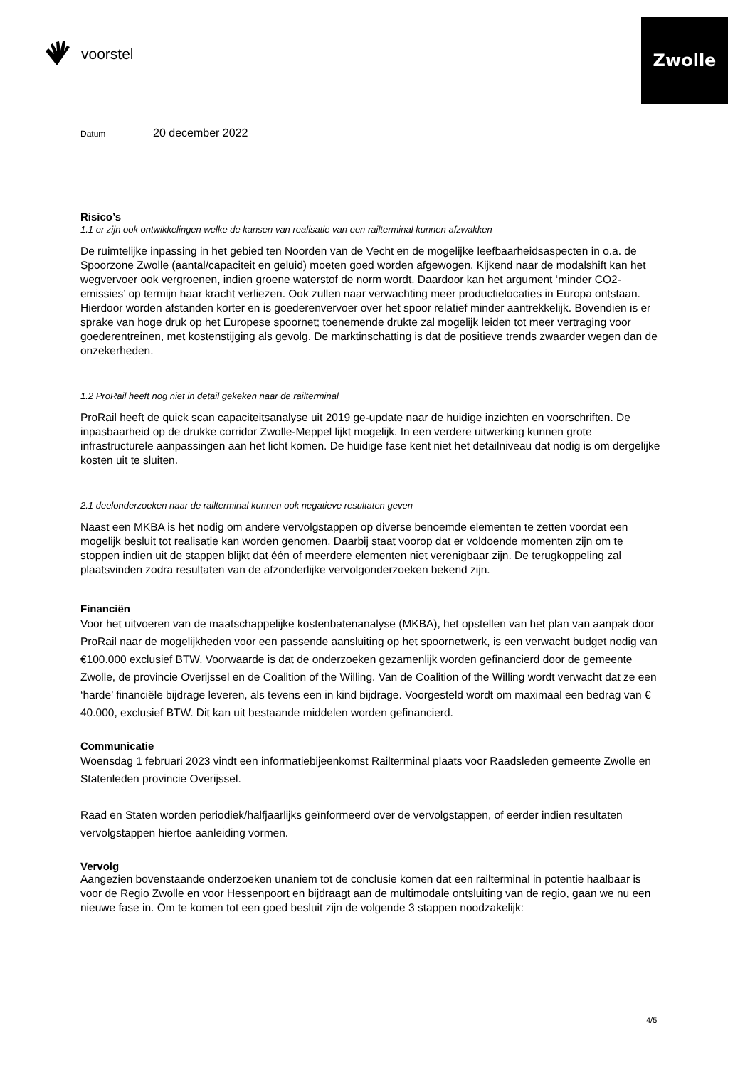voorstel
Zwolle
Datum 20 december 2022
Risico’s
1.1 er zijn ook ontwikkelingen welke de kansen van realisatie van een railterminal kunnen afzwakken
De ruimtelijke inpassing in het gebied ten Noorden van de Vecht en de mogelijke leefbaarheidsaspecten in o.a. de Spoorzone Zwolle (aantal/capaciteit en geluid) moeten goed worden afgewogen. Kijkend naar de modalshift kan het wegvervoer ook vergroenen, indien groene waterstof de norm wordt. Daardoor kan het argument ‘minder CO2-emissies’ op termijn haar kracht verliezen. Ook zullen naar verwachting meer productielocaties in Europa ontstaan. Hierdoor worden afstanden korter en is goederenvervoer over het spoor relatief minder aantrekkelijk. Bovendien is er sprake van hoge druk op het Europese spoornet; toenemende drukte zal mogelijk leiden tot meer vertraging voor goederentreinen, met kostenstijging als gevolg. De marktinschatting is dat de positieve trends zwaarder wegen dan de onzekerheden.
1.2 ProRail heeft nog niet in detail gekeken naar de railterminal
ProRail heeft de quick scan capaciteitsanalyse uit 2019 ge-update naar de huidige inzichten en voorschriften. De inpasbaarheid op de drukke corridor Zwolle-Meppel lijkt mogelijk. In een verdere uitwerking kunnen grote infrastructurele aanpassingen aan het licht komen. De huidige fase kent niet het detailniveau dat nodig is om dergelijke kosten uit te sluiten.
2.1 deelonderzoeken naar de railterminal kunnen ook negatieve resultaten geven
Naast een MKBA is het nodig om andere vervolgstappen op diverse benoemde elementen te zetten voordat een mogelijk besluit tot realisatie kan worden genomen. Daarbij staat voorop dat er voldoende momenten zijn om te stoppen indien uit de stappen blijkt dat één of meerdere elementen niet verenigbaar zijn. De terugkoppeling zal plaatsvinden zodra resultaten van de afzonderlijke vervolgonderzoeken bekend zijn.
Financiën
Voor het uitvoeren van de maatschappelijke kostenbatenanalyse (MKBA), het opstellen van het plan van aanpak door ProRail naar de mogelijkheden voor een passende aansluiting op het spoornetwerk, is een verwacht budget nodig van €100.000 exclusief BTW. Voorwaarde is dat de onderzoeken gezamenlijk worden gefinancierd door de gemeente Zwolle, de provincie Overijssel en de Coalition of the Willing. Van de Coalition of the Willing wordt verwacht dat ze een ‘harde’ financiële bijdrage leveren, als tevens een in kind bijdrage. Voorgesteld wordt om maximaal een bedrag van € 40.000, exclusief BTW. Dit kan uit bestaande middelen worden gefinancierd.
Communicatie
Woensdag 1 februari 2023 vindt een informatiebijeenkomst Railterminal plaats voor Raadsleden gemeente Zwolle en Statenleden provincie Overijssel.
Raad en Staten worden periodiek/halfjaarlijks geïnformeerd over de vervolgstappen, of eerder indien resultaten vervolgstappen hiertoe aanleiding vormen.
Vervolg
Aangezien bovenstaande onderzoeken unaniem tot de conclusie komen dat een railterminal in potentie haalbaar is voor de Regio Zwolle en voor Hessenpoort en bijdraagt aan de multimodale ontsluiting van de regio, gaan we nu een nieuwe fase in. Om te komen tot een goed besluit zijn de volgende 3 stappen noodzakelijk:
4/5